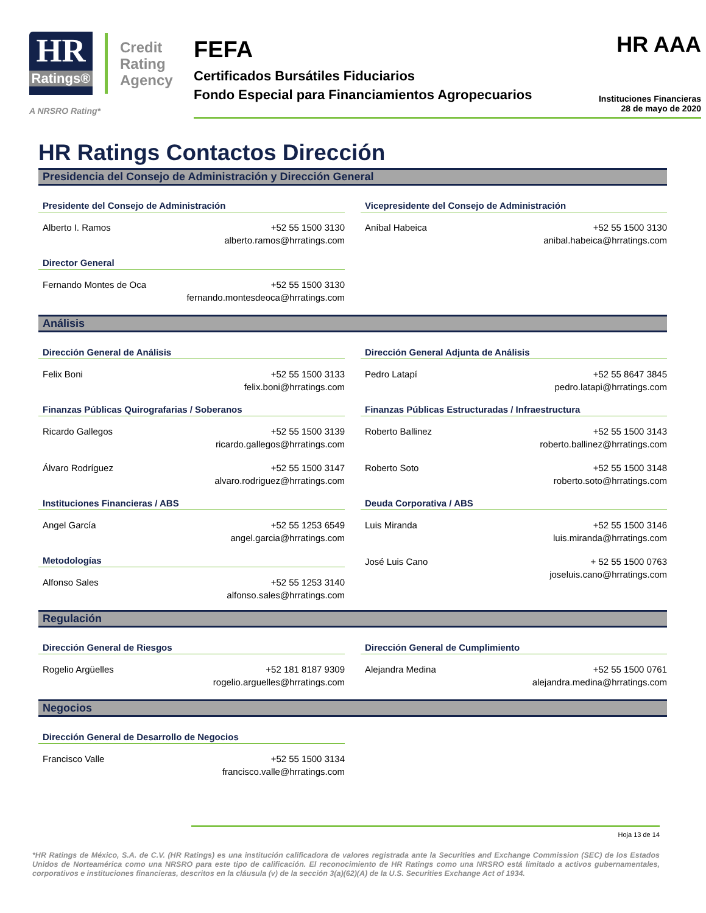HR
Ratings®
Credit
Rating
Agency
A NRSRO Rating*
FEFA
Certificados Bursátiles Fiduciarios
Fondo Especial para Financiamientos Agropecuarios
HR AAA
Instituciones Financieras
28 de mayo de 2020
HR Ratings Contactos Dirección
Presidencia del Consejo de Administración y Dirección General
Presidente del Consejo de Administración
Alberto I. Ramos +52 55 1500 3130
alberto.ramos@hrratings.com
Director General
Fernando Montes de Oca +52 55 1500 3130
fernando.montesdeoca@hrratings.com
Vicepresidente del Consejo de Administración
Aníbal Habeica +52 55 1500 3130
anibal.habeica@hrratings.com
Análisis
Dirección General de Análisis
Felix Boni +52 55 1500 3133
felix.boni@hrratings.com
Finanzas Públicas Quirografarias / Soberanos
Ricardo Gallegos +52 55 1500 3139
ricardo.gallegos@hrratings.com
Álvaro Rodríguez +52 55 1500 3147
alvaro.rodriguez@hrratings.com
Instituciones Financieras / ABS
Angel García +52 55 1253 6549
angel.garcia@hrratings.com
Metodologías
Alfonso Sales +52 55 1253 3140
alfonso.sales@hrratings.com
Dirección General Adjunta de Análisis
Pedro Latapí +52 55 8647 3845
pedro.latapi@hrratings.com
Finanzas Públicas Estructuradas / Infraestructura
Roberto Ballinez +52 55 1500 3143
roberto.ballinez@hrratings.com
Roberto Soto +52 55 1500 3148
roberto.soto@hrratings.com
Deuda Corporativa / ABS
Luis Miranda +52 55 1500 3146
luis.miranda@hrratings.com
José Luis Cano + 52 55 1500 0763
joseluis.cano@hrratings.com
Regulación
Dirección General de Riesgos
Rogelio Argüelles +52 181 8187 9309
rogelio.arguelles@hrratings.com
Dirección General de Cumplimiento
Alejandra Medina +52 55 1500 0761
alejandra.medina@hrratings.com
Negocios
Dirección General de Desarrollo de Negocios
Francisco Valle +52 55 1500 3134
francisco.valle@hrratings.com
Hoja 13 de 14
*HR Ratings de México, S.A. de C.V. (HR Ratings) es una institución calificadora de valores registrada ante la Securities and Exchange Commission (SEC) de los Estados Unidos de Norteamérica como una NRSRO para este tipo de calificación. El reconocimiento de HR Ratings como una NRSRO está limitado a activos gubernamentales, corporativos e instituciones financieras, descritos en la cláusula (v) de la sección 3(a)(62)(A) de la U.S. Securities Exchange Act of 1934.